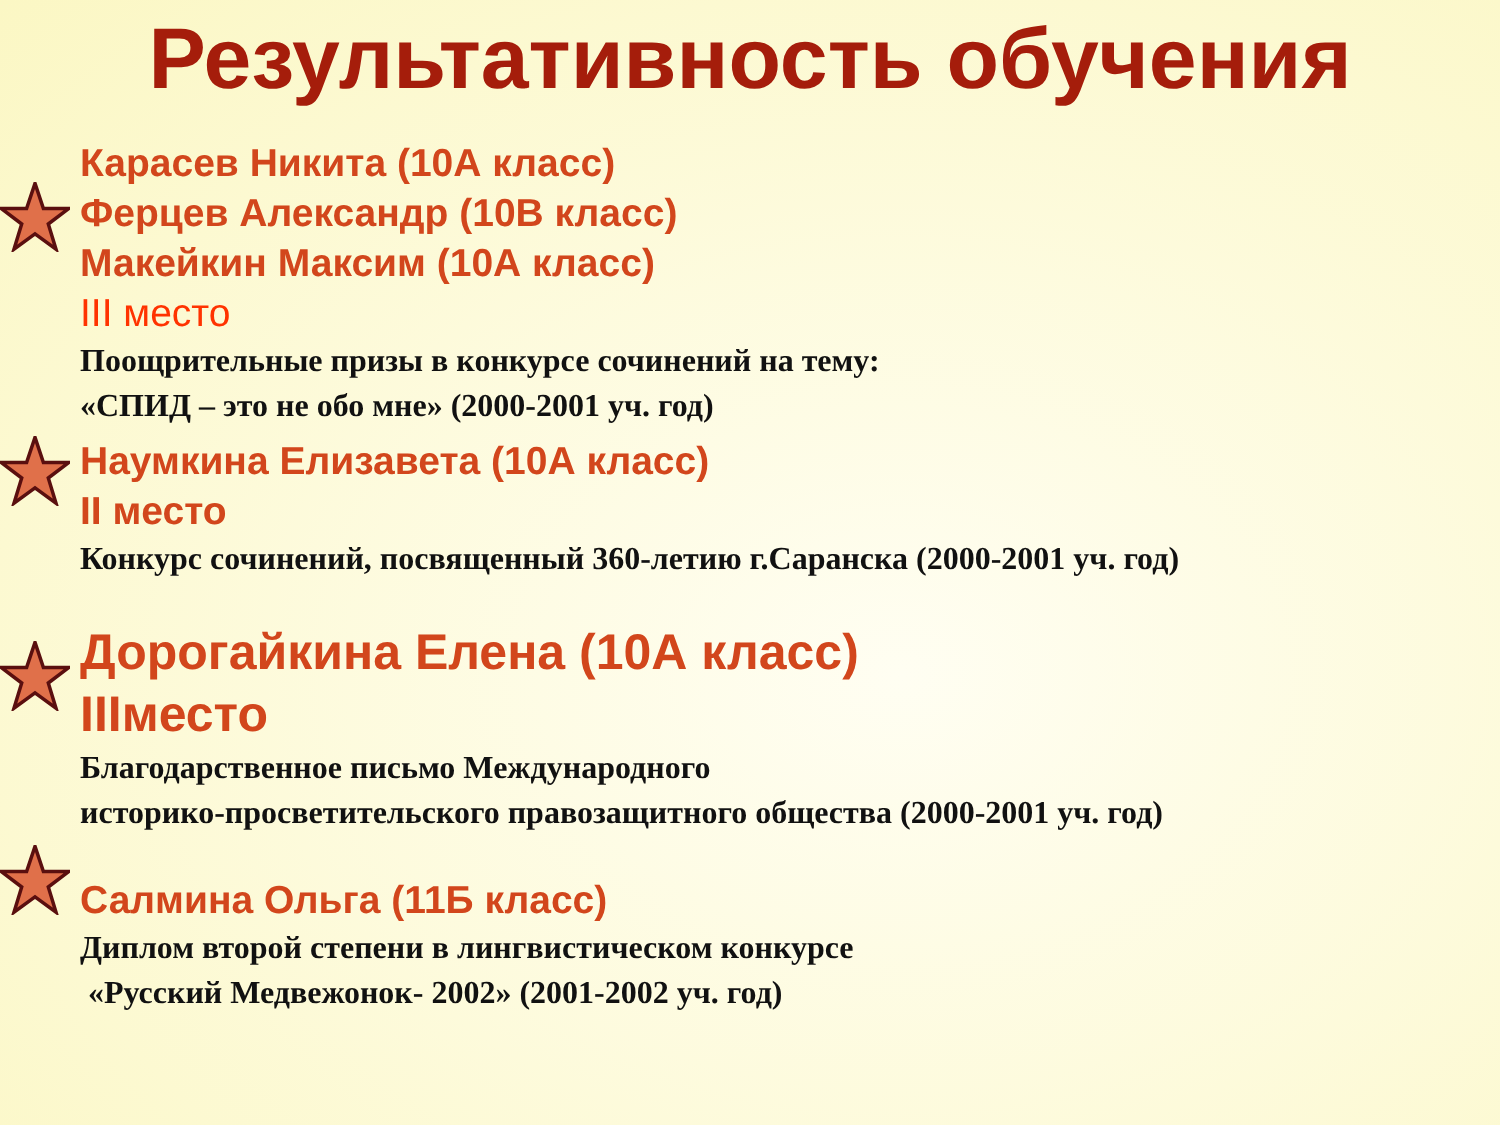Результативность обучения
Карасев Никита (10А класс)
Ферцев Александр (10В класс)
Макейкин Максим (10А класс)
III место
Поощрительные призы в конкурсе сочинений на тему:
«СПИД – это не обо мне» (2000-2001 уч. год)
Наумкина Елизавета (10А класс)
II место
Конкурс сочинений, посвященный 360-летию г.Саранска (2000-2001 уч. год)
Дорогайкина Елена (10А класс)
IIIместо
Благодарственное письмо Международного
историко-просветительского правозащитного общества (2000-2001 уч. год)
Салмина Ольга (11Б класс)
Диплом второй степени в лингвистическом конкурсе
«Русский Медвежонок- 2002» (2001-2002 уч. год)